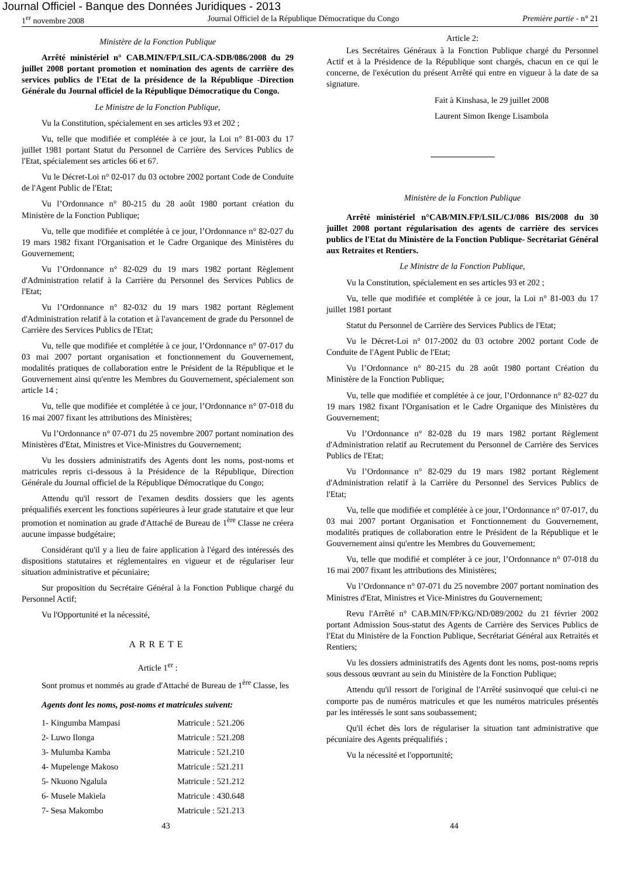Journal Officiel - Banque des Données Juridiques - 2013
1<sup>er</sup> novembre 2008 Journal Officiel de la République Démocratique du Congo Première partie - n° 21
Ministère de la Fonction Publique
Arrêté ministériel n° CAB.MIN/FP/LSIL/CA-SDB/086/2008 du 29 juillet 2008 portant promotion et nomination des agents de carrière des services publics de l'Etat de la présidence de la République -Direction Générale du Journal officiel de la République Démocratique du Congo.
Le Ministre de la Fonction Publique,
Vu la Constitution, spécialement en ses articles 93 et 202 ;
Vu, telle que modifiée et complétée à ce jour, la Loi n° 81-003 du 17 juillet 1981 portant Statut du Personnel de Carrière des Services Publics de l'Etat, spécialement ses articles 66 et 67.
Vu le Décret-Loi n° 02-017 du 03 octobre 2002 portant Code de Conduite de l'Agent Public de l'Etat;
Vu l’Ordonnance n° 80-215 du 28 août 1980 portant création du Ministère de la Fonction Publique;
Vu, telle que modifiée et complétée à ce jour, l’Ordonnance n° 82-027 du 19 mars 1982 fixant l'Organisation et le Cadre Organique des Ministères du Gouvernement;
Vu l’Ordonnance n° 82-029 du 19 mars 1982 portant Règlement d'Administration relatif à la Carrière du Personnel des Services Publics de l'Etat;
Vu l’Ordonnance n° 82-032 du 19 mars 1982 portant Règlement d'Administration relatif à la cotation et à l'avancement de grade du Personnel de Carrière des Services Publics de l'Etat;
Vu, telle que modifiée et complétée à ce jour, l’Ordonnance n° 07-017 du 03 mai 2007 portant organisation et fonctionnement du Gouvernement, modalités pratiques de collaboration entre le Président de la République et le Gouvernement ainsi qu'entre les Membres du Gouvernement, spécialement son article 14 ;
Vu, telle que modifiée et complétée à ce jour, l’Ordonnance n° 07-018 du 16 mai 2007 fixant les attributions des Ministères;
Vu l’Ordonnance n° 07-071 du 25 novembre 2007 portant nomination des Ministères d'Etat, Ministres et Vice-Ministres du Gouvernement;
Vu les dossiers administratifs des Agents dont les noms, post-noms et matricules repris ci-dessous à la Présidence de la République, Direction Générale du Journal officiel de la République Démocratique du Congo;
Attendu qu'il ressort de l'examen desdits dossiers que les agents préqualifiés exercent les fonctions supérieures à leur grade statutaire et que leur promotion et nomination au grade d'Attaché de Bureau de 1<sup>ère</sup> Classe ne créera aucune impasse budgétaire;
Considérant qu'il y a lieu de faire application à l'égard des intéressés des dispositions statutaires et réglementaires en vigueur et de régulariser leur situation administrative et pécuniaire;
Sur proposition du Secrétaire Général à la Fonction Publique chargé du Personnel Actif;
Vu l'Opportunité et la nécessité,
ARRETE
Article 1<sup>er</sup> :
Sont promus et nommés au grade d'Attaché de Bureau de 1<sup>ère</sup> Classe, les
Agents dont les noms, post-noms et matricules suivent:
| 1- Kingumba Mampasi | Matricule : 521.206 |
| 2- Luwo Ilonga | Matricule : 521.208 |
| 3- Mulumba Kamba | Matricule : 521.210 |
| 4- Mupelenge Makoso | Matricule : 521.211 |
| 5- Nkuono Ngalula | Matricule : 521.212 |
| 6- Musele Makiela | Matricule : 430.648 |
| 7- Sesa Makombo | Matricule : 521.213 |
Article 2:
Les Secrétaires Généraux à la Fonction Publique chargé du Personnel Actif et à la Présidence de la République sont chargés, chacun en ce qui le concerne, de l'exécution du présent Arrêté qui entre en vigueur à la date de sa signature.
Fait à Kinshasa, le 29 juillet 2008
Laurent Simon Ikenge Lisambola
Ministère de la Fonction Publique
Arrêté ministériel n°CAB/MIN.FP/LSIL/CJ/086 BIS/2008 du 30 juillet 2008 portant régularisation des agents de carrière des services publics de l'Etat du Ministère de la Fonction Publique- Secrétariat Général aux Retraites et Rentiers.
Le Ministre de la Fonction Publique,
Vu la Constitution, spécialement en ses articles 93 et 202 ;
Vu, telle que modifiée et complétée à ce jour, la Loi n° 81-003 du 17 juillet 1981 portant
Statut du Personnel de Carrière des Services Publics de l'Etat;
Vu le Décret-Loi n° 017-2002 du 03 octobre 2002 portant Code de Conduite de l'Agent Public de l'Etat;
Vu l’Ordonnance n° 80-215 du 28 août 1980 portant Création du Ministère de la Fonction Publique;
Vu, telle que modifiée et complétée à ce jour, l’Ordonnance n° 82-027 du 19 mars 1982 fixant l'Organisation et le Cadre Organique des Ministères du Gouvernement;
Vu l’Ordonnance n° 82-028 du 19 mars 1982 portant Règlement d'Administration relatif au Recrutement du Personnel de Carrière des Services Publics de l'Etat;
Vu l’Ordonnance n° 82-029 du 19 mars 1982 portant Règlement d'Administration relatif à la Carrière du Personnel des Services Publics de l'Etat;
Vu, telle que modifiée et complétée à ce jour, l’Ordonnance n° 07-017, du 03 mai 2007 portant Organisation et Fonctionnement du Gouvernement, modalités pratiques de collaboration entre le Président de la République et le Gouvernement ainsi qu'entre les Membres du Gouvernement;
Vu, telle que modifié et compléter à ce jour, l’Ordonnance n° 07-018 du 16 mai 2007 fixant les attributions des Ministères;
Vu l’Ordonnance n° 07-071 du 25 novembre 2007 portant nomination des Ministres d'Etat, Ministres et Vice-Ministres du Gouvernement;
Revu l'Arrêté n° CAB.MIN/FP/KG/ND/089/2002 du 21 février 2002 portant Admission Sous-statut des Agents de Carrière des Services Publics de l'Etat du Ministère de la Fonction Publique, Secrétariat Général aux Retraités et Rentiers;
Vu les dossiers administratifs des Agents dont les noms, post-noms repris sous dessous œuvrant au sein du Ministère de la Fonction Publique;
Attendu qu'il ressort de l'original de l'Arrêté susinvoqué que celui-ci ne comporte pas de numéros matricules et que les numéros matricules présentés par les intéressés le sont sans soubassement;
Qu'il échet dès lors de régulariser la situation tant administrative que pécuniaire des Agents préqualifiés ;
Vu la nécessité et l'opportunité;
43 44